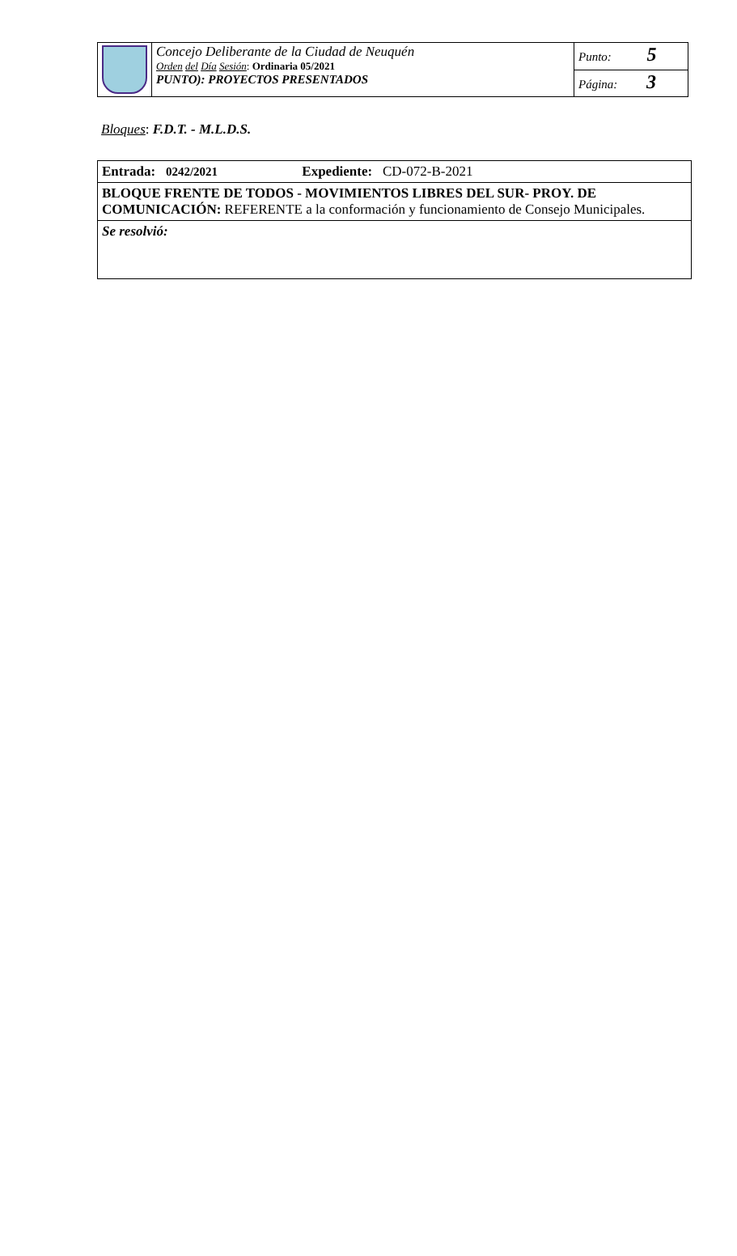| | Concejo Deliberante de la Ciudad de Neuquén Orden del Día Sesión : Ordinaria 05/2021 PUNTO): PROYECTOS PRESENTADOS | Punto: 5 |
| | | Página: 3 |
Bloques: F.D.T. - M.L.D.S.
| Entrada: 0242/2021 Expediente: CD-072-B-2021 |
| BLOQUE FRENTE DE TODOS - MOVIMIENTOS LIBRES DEL SUR- PROY. DE COMUNICACIÓN: REFERENTE a la conformación y funcionamiento de Consejo Municipales. |
| Se resolvió: |